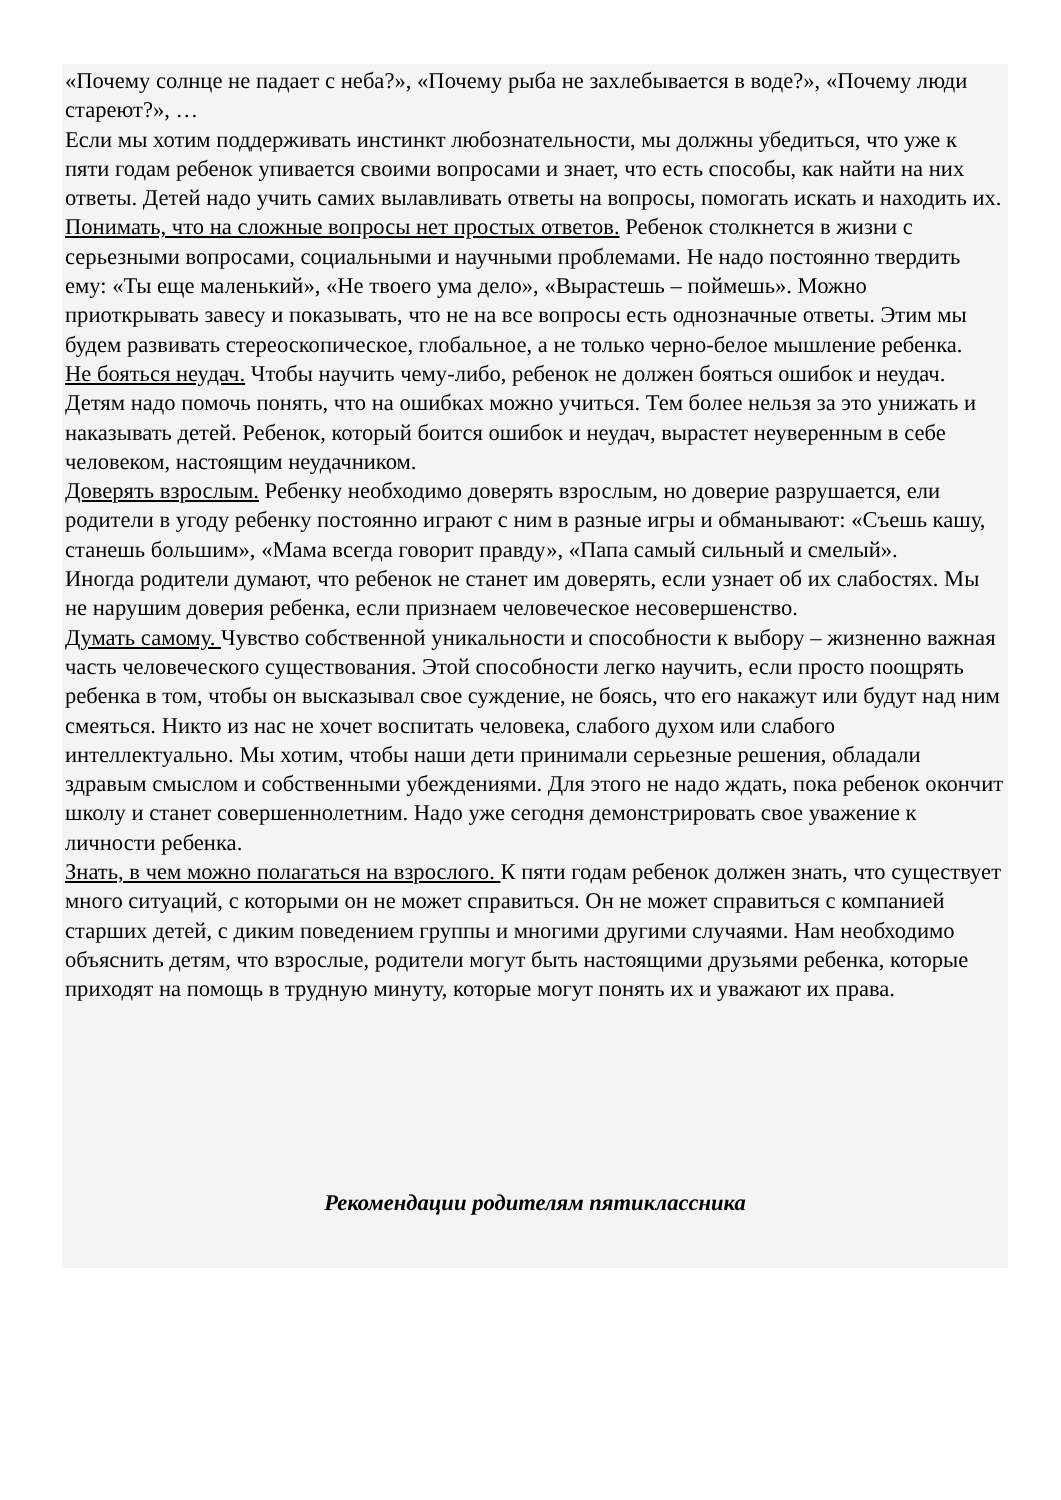«Почему солнце не падает с неба?», «Почему рыба не захлебывается в воде?», «Почему люди стареют?», …
Если мы хотим поддерживать инстинкт любознательности, мы должны убедиться, что уже к пяти годам ребенок упивается своими вопросами и знает, что есть способы, как найти на них ответы. Детей надо учить самих вылавливать ответы на вопросы, помогать искать и находить их.
Понимать, что на сложные вопросы нет простых ответов. Ребенок столкнется в жизни с серьезными вопросами, социальными и научными проблемами. Не надо постоянно твердить ему: «Ты еще маленький», «Не твоего ума дело», «Вырастешь – поймешь». Можно приоткрывать завесу и показывать, что не на все вопросы есть однозначные ответы. Этим мы будем развивать стереоскопическое, глобальное, а не только черно-белое мышление ребенка.
Не бояться неудач. Чтобы научить чему-либо, ребенок не должен бояться ошибок и неудач. Детям надо помочь понять, что на ошибках можно учиться. Тем более нельзя за это унижать и наказывать детей. Ребенок, который боится ошибок и неудач, вырастет неуверенным в себе человеком, настоящим неудачником.
Доверять взрослым. Ребенку необходимо доверять взрослым, но доверие разрушается, ели родители в угоду ребенку постоянно играют с ним в разные игры и обманывают: «Съешь кашу, станешь большим», «Мама всегда говорит правду», «Папа самый сильный и смелый».
Иногда родители думают, что ребенок не станет им доверять, если узнает об их слабостях. Мы не нарушим доверия ребенка, если признаем человеческое несовершенство.
Думать самому. Чувство собственной уникальности и способности к выбору – жизненно важная часть человеческого существования. Этой способности легко научить, если просто поощрять ребенка в том, чтобы он высказывал свое суждение, не боясь, что его накажут или будут над ним смеяться. Никто из нас не хочет воспитать человека, слабого духом или слабого интеллектуально. Мы хотим, чтобы наши дети принимали серьезные решения, обладали здравым смыслом и собственными убеждениями. Для этого не надо ждать, пока ребенок окончит школу и станет совершеннолетним. Надо уже сегодня демонстрировать свое уважение к личности ребенка.
Знать, в чем можно полагаться на взрослого. К пяти годам ребенок должен знать, что существует много ситуаций, с которыми он не может справиться. Он не может справиться с компанией старших детей, с диким поведением группы и многими другими случаями. Нам необходимо объяснить детям, что взрослые, родители могут быть настоящими друзьями ребенка, которые приходят на помощь в трудную минуту, которые могут понять их и уважают их права.
Рекомендации родителям пятиклассника